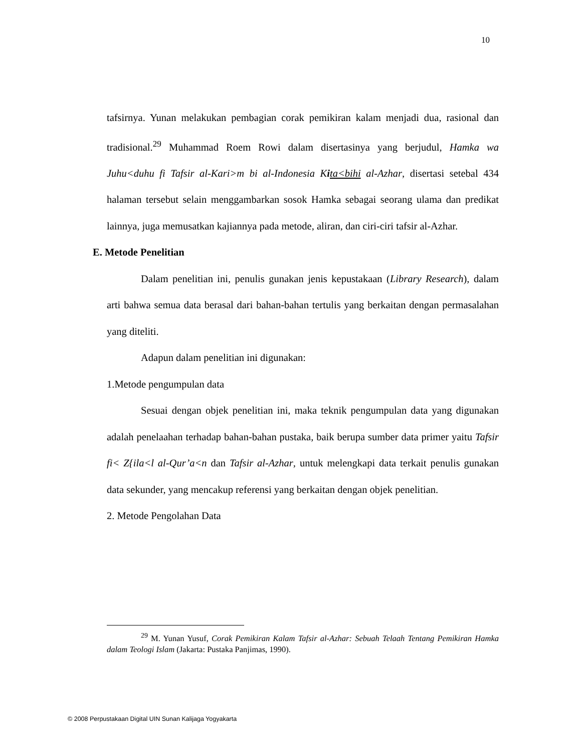10
tafsirnya. Yunan melakukan pembagian corak pemikiran kalam menjadi dua, rasional dan tradisional.<sup>29</sup> Muhammad Roem Rowi dalam disertasinya yang berjudul, Hamka wa Juhu<duhu fi Tafsir al-Kari>m bi al-Indonesia Kita<bihi al-Azhar, disertasi setebal 434 halaman tersebut selain menggambarkan sosok Hamka sebagai seorang ulama dan predikat lainnya, juga memusatkan kajiannya pada metode, aliran, dan ciri-ciri tafsir al-Azhar.
E. Metode Penelitian
Dalam penelitian ini, penulis gunakan jenis kepustakaan (Library Research), dalam arti bahwa semua data berasal dari bahan-bahan tertulis yang berkaitan dengan permasalahan yang diteliti.
Adapun dalam penelitian ini digunakan:
1.Metode pengumpulan data
Sesuai dengan objek penelitian ini, maka teknik pengumpulan data yang digunakan adalah penelaahan terhadap bahan-bahan pustaka, baik berupa sumber data primer yaitu Tafsir fi< Z{ila<l al-Qur’a<n dan Tafsir al-Azhar, untuk melengkapi data terkait penulis gunakan data sekunder, yang mencakup referensi yang berkaitan dengan objek penelitian.
2. Metode Pengolahan Data
<sup>29</sup> M. Yunan Yusuf, Corak Pemikiran Kalam Tafsir al-Azhar: Sebuah Telaah Tentang Pemikiran Hamka dalam Teologi Islam (Jakarta: Pustaka Panjimas, 1990).
© 2008 Perpustakaan Digital UIN Sunan Kalijaga Yogyakarta